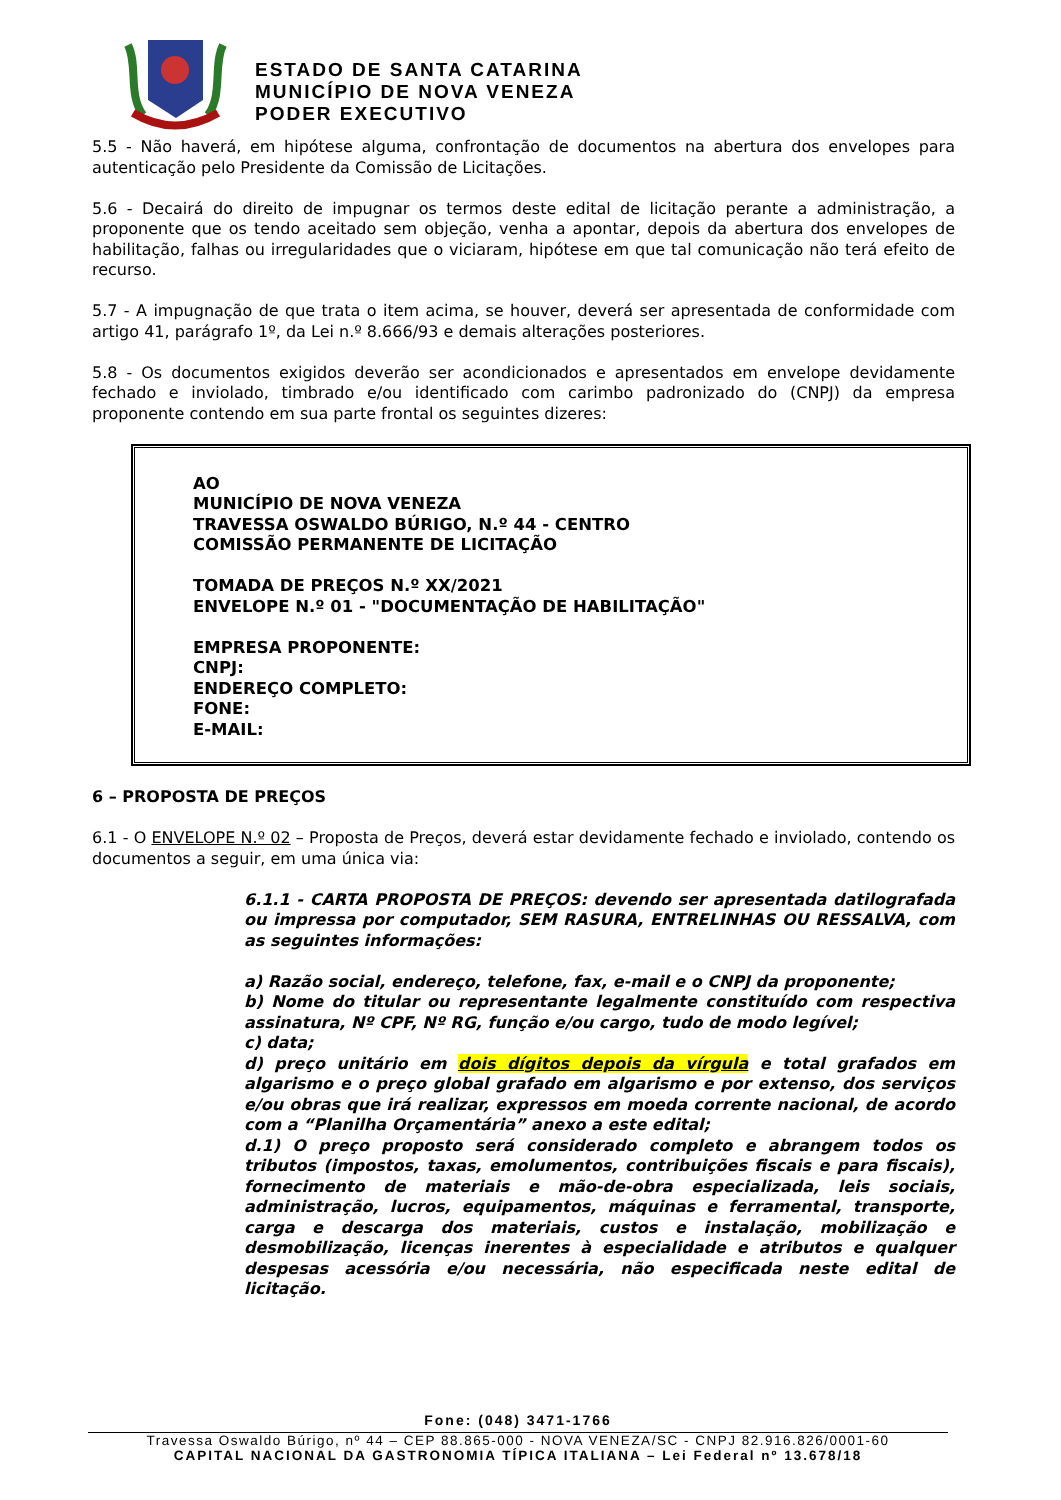ESTADO DE SANTA CATARINA
MUNICÍPIO DE NOVA VENEZA
PODER EXECUTIVO
5.5 - Não haverá, em hipótese alguma, confrontação de documentos na abertura dos envelopes para autenticação pelo Presidente da Comissão de Licitações.
5.6 - Decairá do direito de impugnar os termos deste edital de licitação perante a administração, a proponente que os tendo aceitado sem objeção, venha a apontar, depois da abertura dos envelopes de habilitação, falhas ou irregularidades que o viciaram, hipótese em que tal comunicação não terá efeito de recurso.
5.7 - A impugnação de que trata o item acima, se houver, deverá ser apresentada de conformidade com artigo 41, parágrafo 1º, da Lei n.º 8.666/93 e demais alterações posteriores.
5.8 - Os documentos exigidos deverão ser acondicionados e apresentados em envelope devidamente fechado e inviolado, timbrado e/ou identificado com carimbo padronizado do (CNPJ) da empresa proponente contendo em sua parte frontal os seguintes dizeres:
AO
MUNICÍPIO DE NOVA VENEZA
TRAVESSA OSWALDO BÚRIGO, N.º 44 - CENTRO
COMISSÃO PERMANENTE DE LICITAÇÃO
TOMADA DE PREÇOS N.º XX/2021
ENVELOPE N.º 01 - "DOCUMENTAÇÃO DE HABILITAÇÃO"
EMPRESA PROPONENTE:
CNPJ:
ENDEREÇO COMPLETO:
FONE:
E-MAIL:
6 – PROPOSTA DE PREÇOS
6.1 - O ENVELOPE N.º 02 – Proposta de Preços, deverá estar devidamente fechado e inviolado, contendo os documentos a seguir, em uma única via:
6.1.1 - CARTA PROPOSTA DE PREÇOS: devendo ser apresentada datilografada ou impressa por computador, SEM RASURA, ENTRELINHAS OU RESSALVA, com as seguintes informações:
a) Razão social, endereço, telefone, fax, e-mail e o CNPJ da proponente;
b) Nome do titular ou representante legalmente constituído com respectiva assinatura, Nº CPF, Nº RG, função e/ou cargo, tudo de modo legível;
c) data;
d) preço unitário em dois dígitos depois da vírgula e total grafados em algarismo e o preço global grafado em algarismo e por extenso, dos serviços e/ou obras que irá realizar, expressos em moeda corrente nacional, de acordo com a “Planilha Orçamentária” anexo a este edital;
d.1) O preço proposto será considerado completo e abrangem todos os tributos (impostos, taxas, emolumentos, contribuições fiscais e para fiscais), fornecimento de materiais e mão-de-obra especializada, leis sociais, administração, lucros, equipamentos, máquinas e ferramental, transporte, carga e descarga dos materiais, custos e instalação, mobilização e desmobilização, licenças inerentes à especialidade e atributos e qualquer despesas acessória e/ou necessária, não especificada neste edital de licitação.
Fone: (048) 3471-1766
Travessa Oswaldo Búrigo, nº 44 – CEP 88.865-000 - NOVA VENEZA/SC - CNPJ 82.916.826/0001-60
CAPITAL NACIONAL DA GASTRONOMIA TÍPICA ITALIANA – Lei Federal nº 13.678/18